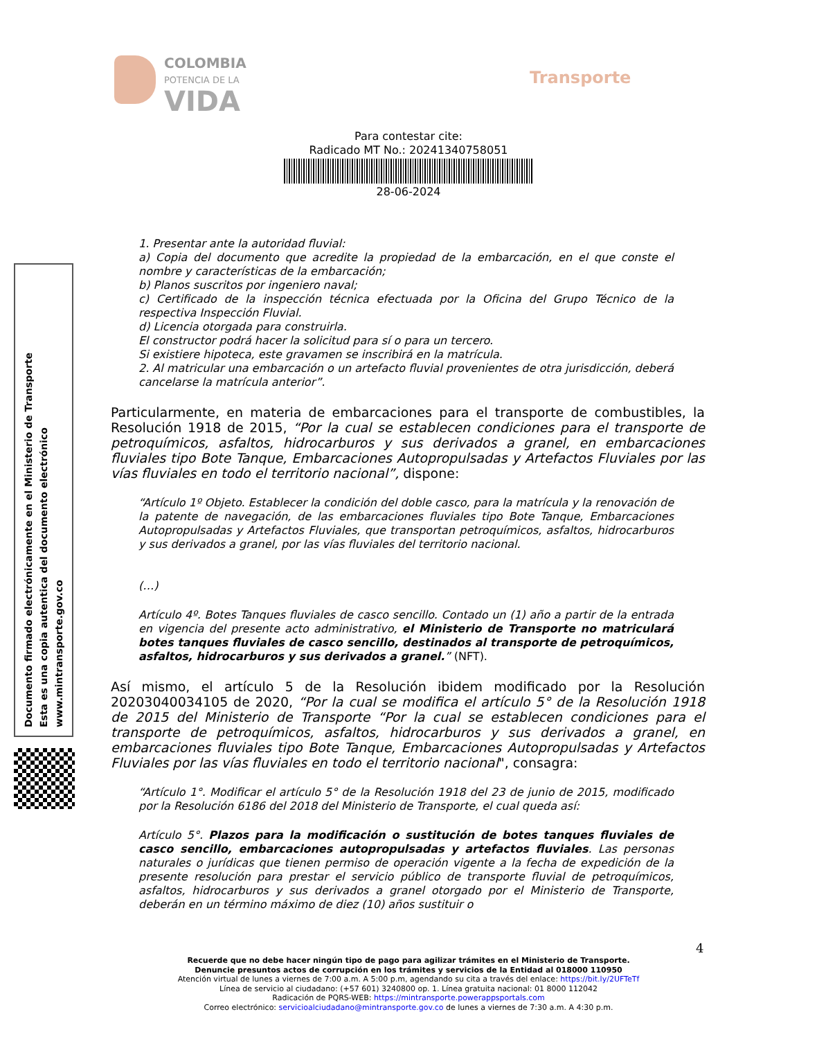COLOMBIA
POTENCIA DE LA
VIDA
Transporte
Para contestar cite:
Radicado MT No.: 20241340758051
28-06-2024
Documento firmado electrónicamente en el Ministerio de Transporte
Esta es una copia autentica del documento electrónico
www.mintransporte.gov.co
1. Presentar ante la autoridad fluvial:
a) Copia del documento que acredite la propiedad de la embarcación, en el que conste el nombre y características de la embarcación;
b) Planos suscritos por ingeniero naval;
c) Certificado de la inspección técnica efectuada por la Oficina del Grupo Técnico de la respectiva Inspección Fluvial.
d) Licencia otorgada para construirla.
El constructor podrá hacer la solicitud para sí o para un tercero.
Si existiere hipoteca, este gravamen se inscribirá en la matrícula.
2. Al matricular una embarcación o un artefacto fluvial provenientes de otra jurisdicción, deberá cancelarse la matrícula anterior”.
Particularmente, en materia de embarcaciones para el transporte de combustibles, la Resolución 1918 de 2015, “Por la cual se establecen condiciones para el transporte de petroquímicos, asfaltos, hidrocarburos y sus derivados a granel, en embarcaciones fluviales tipo Bote Tanque, Embarcaciones Autopropulsadas y Artefactos Fluviales por las vías fluviales en todo el territorio nacional”, dispone:
“Artículo 1º Objeto. Establecer la condición del doble casco, para la matrícula y la renovación de la patente de navegación, de las embarcaciones fluviales tipo Bote Tanque, Embarcaciones Autopropulsadas y Artefactos Fluviales, que transportan petroquímicos, asfaltos, hidrocarburos y sus derivados a granel, por las vías fluviales del territorio nacional.
(…)
Artículo 4º. Botes Tanques fluviales de casco sencillo. Contado un (1) año a partir de la entrada en vigencia del presente acto administrativo, el Ministerio de Transporte no matriculará botes tanques fluviales de casco sencillo, destinados al transporte de petroquímicos, asfaltos, hidrocarburos y sus derivados a granel.” (NFT).
Así mismo, el artículo 5 de la Resolución ibidem modificado por la Resolución 20203040034105 de 2020, “Por la cual se modifica el artículo 5° de la Resolución 1918 de 2015 del Ministerio de Transporte “Por la cual se establecen condiciones para el transporte de petroquímicos, asfaltos, hidrocarburos y sus derivados a granel, en embarcaciones fluviales tipo Bote Tanque, Embarcaciones Autopropulsadas y Artefactos Fluviales por las vías fluviales en todo el territorio nacional", consagra:
“Artículo 1°. Modificar el artículo 5° de la Resolución 1918 del 23 de junio de 2015, modificado por la Resolución 6186 del 2018 del Ministerio de Transporte, el cual queda así:
Artículo 5°. Plazos para la modificación o sustitución de botes tanques fluviales de casco sencillo, embarcaciones autopropulsadas y artefactos fluviales. Las personas naturales o jurídicas que tienen permiso de operación vigente a la fecha de expedición de la presente resolución para prestar el servicio público de transporte fluvial de petroquímicos, asfaltos, hidrocarburos y sus derivados a granel otorgado por el Ministerio de Transporte, deberán en un término máximo de diez (10) años sustituir o
4
Recuerde que no debe hacer ningún tipo de pago para agilizar trámites en el Ministerio de Transporte.
Denuncie presuntos actos de corrupción en los trámites y servicios de la Entidad al 018000 110950
Atención virtual de lunes a viernes de 7:00 a.m. A 5:00 p.m, agendando su cita a través del enlace: https://bit.ly/2UFTeTf
Línea de servicio al ciudadano: (+57 601) 3240800 op. 1. Línea gratuita nacional: 01 8000 112042
Radicación de PQRS-WEB: https://mintransporte.powerappsportals.com
Correo electrónico: servicioalciudadano@mintransporte.gov.co de lunes a viernes de 7:30 a.m. A 4:30 p.m.